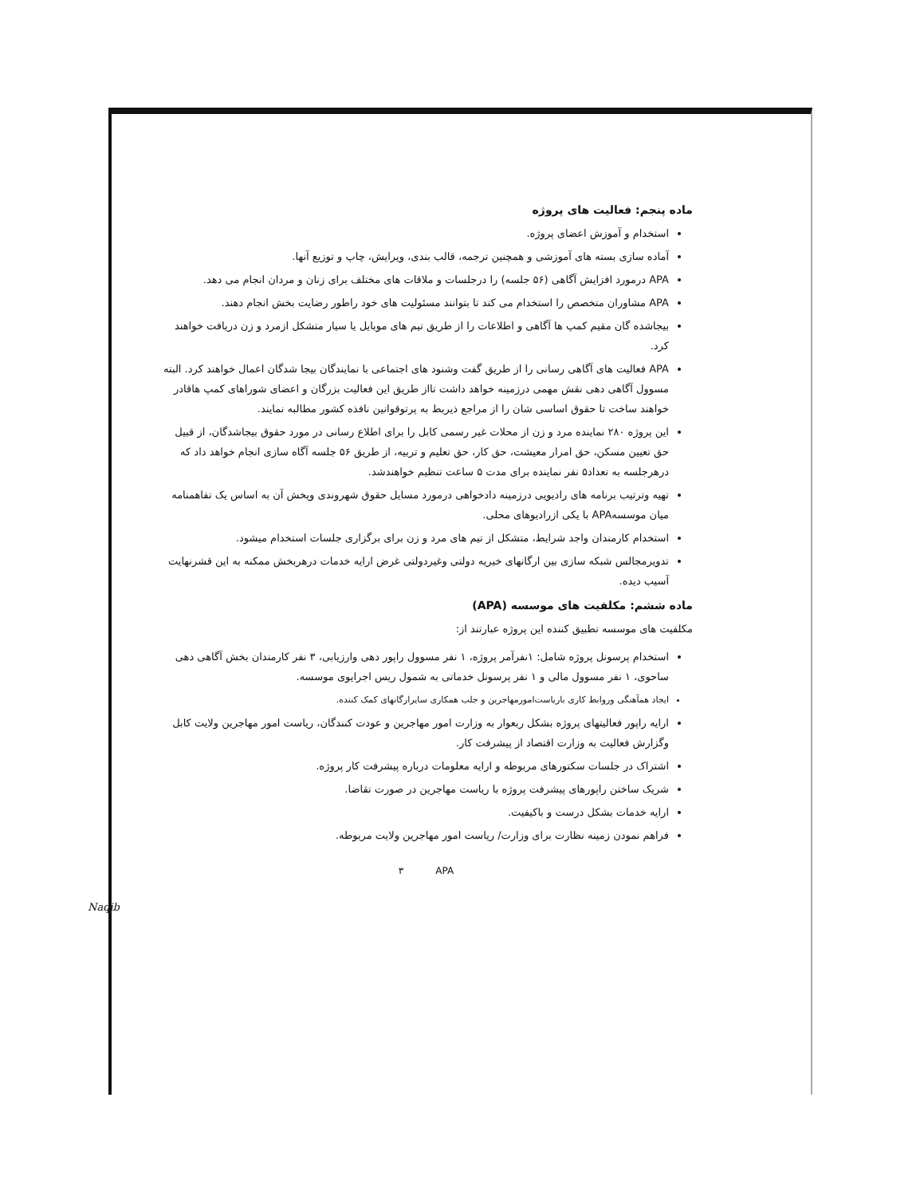ماده پنجم: فعالیت های پروژه
استخدام و آموزش اعضای پروژه.
آماده سازی بسته های آموزشی و همچنین ترجمه، قالب بندی، ویرایش، چاپ و توزیع آنها.
APA درمورد افزایش آگاهی (۵۶ جلسه) را درجلسات و ملاقات های مختلف برای زنان و مردان انجام می دهد.
APA مشاوران متخصص را استخدام می کند تا بتوانند مسئولیت های خود راطور رضایت بخش انجام دهند.
بیجاشده گان مقیم کمپ ها آگاهی و اطلاعات را از طریق تیم های موبایل یا سیار متشکل ازمرد و زن دریافت خواهند کرد.
APA فعالیت های آگاهی رسانی را از طریق گفت وشنود های اجتماعی با نمایندگان بیجا شدگان اعمال خواهند کرد. البته مسوول آگاهی دهی نقش مهمی درزمینه خواهد داشت تااز طریق این فعالیت بزرگان و اعضای شوراهای کمپ هاقادر خواهند ساخت تا حقوق اساسی شان را از مراجع ذیربط به پرتوقوانین نافذه کشور مطالبه نمایند.
این پروژه ۲۸۰ نماینده مرد و زن از محلات غیر رسمی کابل را برای اطلاع رسانی در مورد حقوق بیجاشدگان، از قبیل حق تعیین مسکن، حق امرار معیشت، حق کار، حق تعلیم و تربیه، از طریق ۵۶ جلسه آگاه سازی انجام خواهد داد که درهرجلسه به تعداد۵ نفر نماینده برای مدت ۵ ساعت تنظیم خواهندشد.
تهیه وترتیب برنامه های رادیویی درزمینه دادخواهی درمورد مسایل حقوق شهروندی وپخش آن به اساس یک تفاهمنامه میان موسسهAPA با یکی ازرادیوهای محلی.
استخدام کارمندان واجد شرایط، متشکل از تیم های مرد و زن برای برگزاری جلسات استخدام میشود.
تدویرمجالس شبکه سازی بین ارگانهای خیریه دولتی وغیردولتی غرض ارایه خدمات درهربخش ممکنه به این قشرنهایت آسیب دیده.
ماده ششم: مکلفیت های موسسه (APA)
مکلفیت های موسسه تطبیق کننده این پروژه عبارتند از:
استخدام پرسونل پروژه شامل: ۱نفرآمر پروژه، ۱ نفر مسوول راپور دهی وارزیابی، ۳ نفر کارمندان بخش آگاهی دهی ساحوی، ۱ نفر مسوول مالی و ۱ نفر پرسونل خدماتی به شمول ریس اجرایوی موسسه.
ایجاد همآهنگی وروابط کاری باریاست‌امورمهاجرین و جلب همکاری سایرارگانهای کمک کننده.
ارایه راپور فعالیتهای پروژه بشکل ربعوار به وزارت امور مهاجرین و عودت کنندگان، ریاست امور مهاجرین ولایت کابل وگزارش فعالیت به وزارت اقتصاد از پیشرفت کار.
اشتراک در جلسات سکتورهای مربوطه و ارایه معلومات درباره پیشرفت کار پروژه.
شریک ساختن راپورهای پیشرفت پروژه با ریاست مهاجرین در صورت تقاضا.
ارایه خدمات بشکل درست و باکیفیت.
فراهم نمودن زمینه نظارت برای وزارت/ ریاست امور مهاجرین ولایت مربوطه.
APA ۳
Naqib